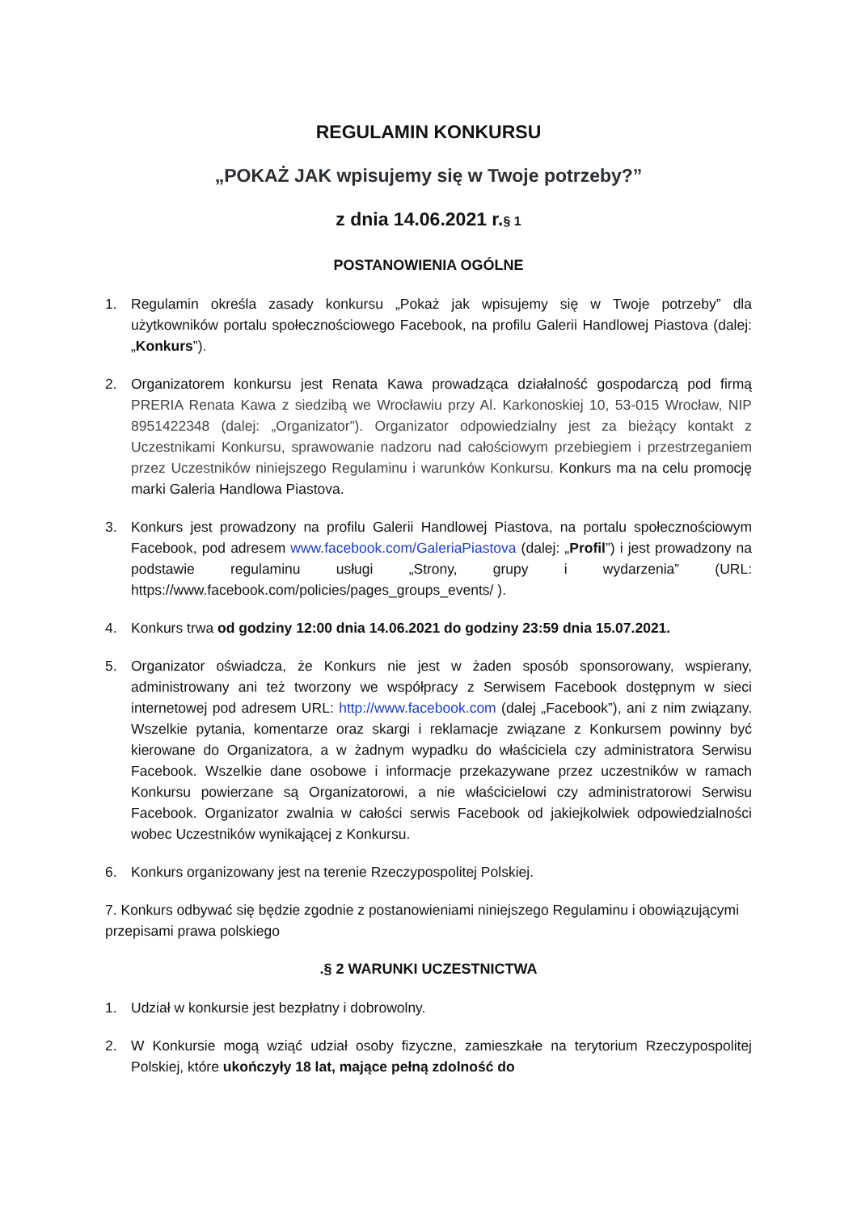REGULAMIN KONKURSU
„POKAŻ JAK wpisujemy się w Twoje potrzeby?”
z dnia 14.06.2021 r.§ 1
POSTANOWIENIA OGÓLNE
1. Regulamin określa zasady konkursu „Pokaż jak wpisujemy się w Twoje potrzeby” dla użytkowników portalu społecznościowego Facebook, na profilu Galerii Handlowej Piastova (dalej: „Konkurs”).
2. Organizatorem konkursu jest Renata Kawa prowadząca działalność gospodarczą pod firmą PRERIA Renata Kawa z siedzibą we Wrocławiu przy Al. Karkonoskiej 10, 53-015 Wrocław, NIP 8951422348 (dalej: „Organizator”). Organizator odpowiedzialny jest za bieżący kontakt z Uczestnikami Konkursu, sprawowanie nadzoru nad całościowym przebiegiem i przestrzeganiem przez Uczestników niniejszego Regulaminu i warunków Konkursu. Konkurs ma na celu promocję marki Galeria Handlowa Piastova.
3. Konkurs jest prowadzony na profilu Galerii Handlowej Piastova, na portalu społecznościowym Facebook, pod adresem www.facebook.com/GaleriaPiastova (dalej: „Profil”) i jest prowadzony na podstawie regulaminu usługi „Strony, grupy i wydarzenia” (URL: https://www.facebook.com/policies/pages_groups_events/ ).
4. Konkurs trwa od godziny 12:00 dnia 14.06.2021 do godziny 23:59 dnia 15.07.2021.
5. Organizator oświadcza, że Konkurs nie jest w żaden sposób sponsorowany, wspierany, administrowany ani też tworzony we współpracy z Serwisem Facebook dostępnym w sieci internetowej pod adresem URL: http://www.facebook.com (dalej „Facebook”), ani z nim związany. Wszelkie pytania, komentarze oraz skargi i reklamacje związane z Konkursem powinny być kierowane do Organizatora, a w żadnym wypadku do właściciela czy administratora Serwisu Facebook. Wszelkie dane osobowe i informacje przekazywane przez uczestników w ramach Konkursu powierzane są Organizatorowi, a nie właścicielowi czy administratorowi Serwisu Facebook. Organizator zwalnia w całości serwis Facebook od jakiejkolwiek odpowiedzialności wobec Uczestników wynikającej z Konkursu.
6. Konkurs organizowany jest na terenie Rzeczypospolitej Polskiej.
7. Konkurs odbywać się będzie zgodnie z postanowieniami niniejszego Regulaminu i obowiązującymi przepisami prawa polskiego
.§ 2 WARUNKI UCZESTNICTWA
1. Udział w konkursie jest bezpłatny i dobrowolny.
2. W Konkursie mogą wziąć udział osoby fizyczne, zamieszkałe na terytorium Rzeczypospolitej Polskiej, które ukończyły 18 lat, mające pełną zdolność do